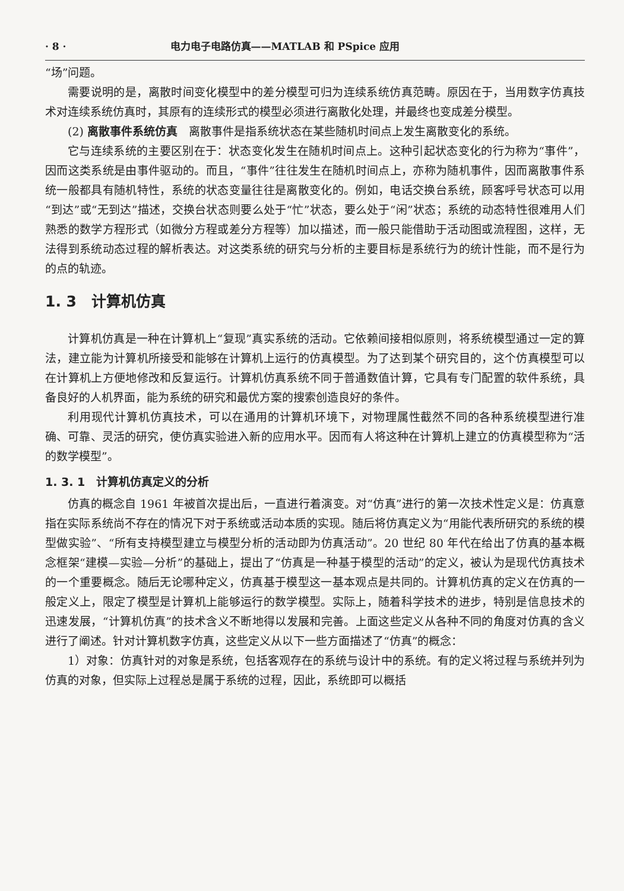· 8 · 电力电子电路仿真——MATLAB 和 PSpice 应用
“场”问题。
需要说明的是，离散时间变化模型中的差分模型可归为连续系统仿真范畴。原因在于，当用数字仿真技术对连续系统仿真时，其原有的连续形式的模型必须进行离散化处理，并最终也变成差分模型。
(2) 离散事件系统仿真　离散事件是指系统状态在某些随机时间点上发生离散变化的系统。
它与连续系统的主要区别在于：状态变化发生在随机时间点上。这种引起状态变化的行为称为“事件”，因而这类系统是由事件驱动的。而且，“事件”往往发生在随机时间点上，亦称为随机事件，因而离散事件系统一般都具有随机特性，系统的状态变量往往是离散变化的。例如，电话交换台系统，顾客呼号状态可以用“到达”或“无到达”描述，交换台状态则要么处于“忙”状态，要么处于“闲”状态；系统的动态特性很难用人们熟悉的数学方程形式（如微分方程或差分方程等）加以描述，而一般只能借助于活动图或流程图，这样，无法得到系统动态过程的解析表达。对这类系统的研究与分析的主要目标是系统行为的统计性能，而不是行为的点的轨迹。
1. 3　计算机仿真
计算机仿真是一种在计算机上“复现”真实系统的活动。它依赖间接相似原则，将系统模型通过一定的算法，建立能为计算机所接受和能够在计算机上运行的仿真模型。为了达到某个研究目的，这个仿真模型可以在计算机上方便地修改和反复运行。计算机仿真系统不同于普通数值计算，它具有专门配置的软件系统，具备良好的人机界面，能为系统的研究和最优方案的搜索创造良好的条件。
利用现代计算机仿真技术，可以在通用的计算机环境下，对物理属性截然不同的各种系统模型进行准确、可靠、灵活的研究，使仿真实验进入新的应用水平。因而有人将这种在计算机上建立的仿真模型称为“活的数学模型”。
1. 3. 1　计算机仿真定义的分析
仿真的概念自 1961 年被首次提出后，一直进行着演变。对“仿真”进行的第一次技术性定义是：仿真意指在实际系统尚不存在的情况下对于系统或活动本质的实现。随后将仿真定义为“用能代表所研究的系统的模型做实验”、“所有支持模型建立与模型分析的活动即为仿真活动”。20 世纪 80 年代在给出了仿真的基本概念框架“建模—实验—分析”的基础上，提出了“仿真是一种基于模型的活动”的定义，被认为是现代仿真技术的一个重要概念。随后无论哪种定义，仿真基于模型这一基本观点是共同的。计算机仿真的定义在仿真的一般定义上，限定了模型是计算机上能够运行的数学模型。实际上，随着科学技术的进步，特别是信息技术的迅速发展，“计算机仿真”的技术含义不断地得以发展和完善。上面这些定义从各种不同的角度对仿真的含义进行了阐述。针对计算机数字仿真，这些定义从以下一些方面描述了“仿真”的概念：
1）对象：仿真针对的对象是系统，包括客观存在的系统与设计中的系统。有的定义将过程与系统并列为仿真的对象，但实际上过程总是属于系统的过程，因此，系统即可以概括